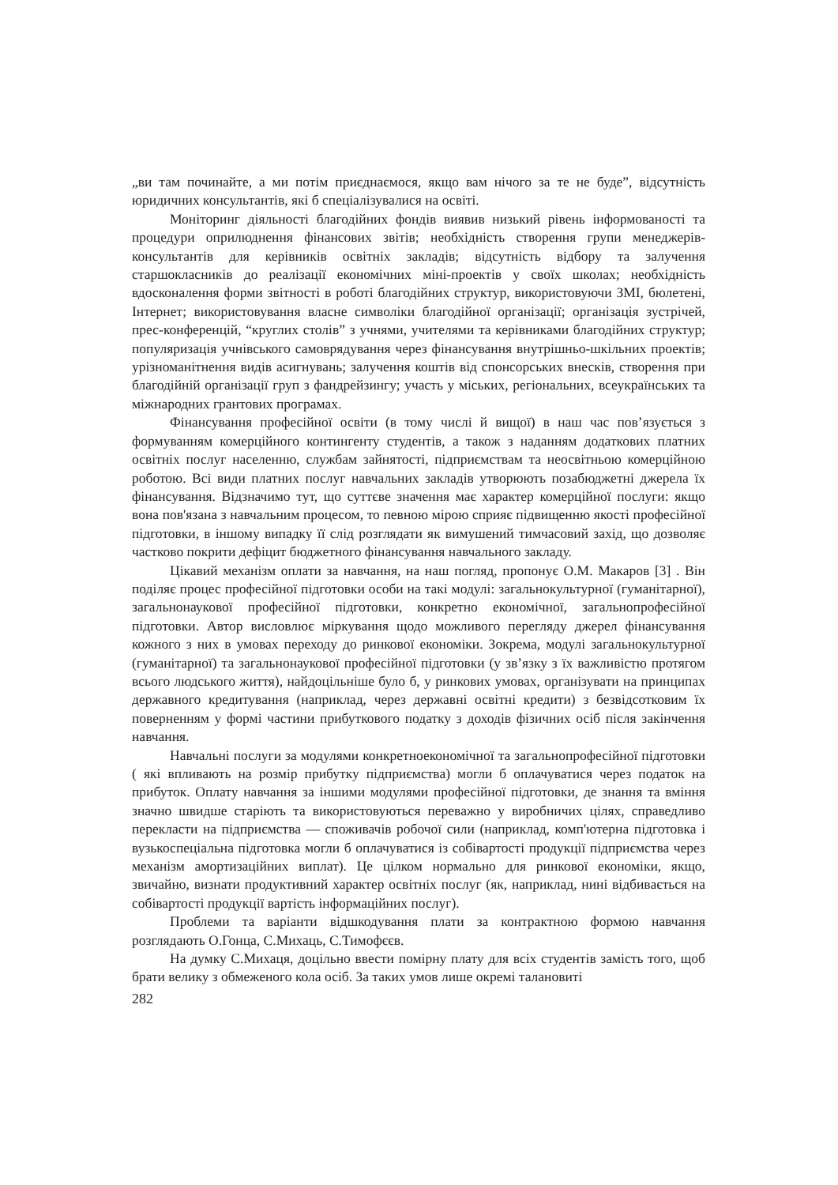„ви там починайте, а ми потім приєднаємося, якщо вам нічого за те не буде”, відсутність юридичних консультантів, які б спеціалізувалися на освіті.
Моніторинг діяльності благодійних фондів виявив низький рівень інформованості та процедури оприлюднення фінансових звітів; необхідність створення групи менеджерів-консультантів для керівників освітніх закладів; відсутність відбору та залучення старшокласників до реалізації економічних міні-проектів у своїх школах; необхідність вдосконалення форми звітності в роботі благодійних структур, використовуючи ЗМІ, бюлетені, Інтернет; використовування власне символіки благодійної організації; організація зустрічей, прес-конференцій, “круглих столів” з учнями, учителями та керівниками благодійних структур; популяризація учнівського самоврядування через фінансування внутрішньо-шкільних проектів; урізноманітнення видів асигнувань; залучення коштів від спонсорських внесків, створення при благодійній організації груп з фандрейзингу; участь у міських, регіональних, всеукраїнських та міжнародних грантових програмах.
Фінансування професійної освіти (в тому числі й вищої) в наш час пов’язується з формуванням комерційного контингенту студентів, а також з наданням додаткових платних освітніх послуг населенню, службам зайнятості, підприємствам та неосвітньою комерційною роботою. Всі види платних послуг навчальних закладів утворюють позабюджетні джерела їх фінансування. Відзначимо тут, що суттєве значення має характер комерційної послуги: якщо вона пов'язана з навчальним процесом, то певною мірою сприяє підвищенню якості професійної підготовки, в іншому випадку її слід розглядати як вимушений тимчасовий захід, що дозволяє частково покрити дефіцит бюджетного фінансування навчального закладу.
Цікавий механізм оплати за навчання, на наш погляд, пропонує О.М. Макаров [3] . Він поділяє процес професійної підготовки особи на такі модулі: загальнокультурної (гуманітарної), загальнонаукової професійної підготовки, конкретно економічної, загальнопрофесійної підготовки. Автор висловлює міркування щодо можливого перегляду джерел фінансування кожного з них в умовах переходу до ринкової економіки. Зокрема, модулі загальнокультурної (гуманітарної) та загальнонаукової професійної підготовки (у зв’язку з їх важливістю протягом всього людського життя), найдоцільніше було б, у ринкових умовах, організувати на принципах державного кредитування (наприклад, через державні освітні кредити) з безвідсотковим їх поверненням у формі частини прибуткового податку з доходів фізичних осіб після закінчення навчання.
Навчальні послуги за модулями конкретноекономічної та загальнопрофесійної підготовки ( які впливають на розмір прибутку підприємства) могли б оплачуватися через податок на прибуток. Оплату навчання за іншими модулями професійної підготовки, де знання та вміння значно швидше старіють та використовуються переважно у виробничих цілях, справедливо перекласти на підприємства — споживачів робочої сили (наприклад, комп'ютерна підготовка і вузькоспеціальна підготовка могли б оплачуватися із собівартості продукції підприємства через механізм амортизаційних виплат). Це цілком нормально для ринкової економіки, якщо, звичайно, визнати продуктивний характер освітніх послуг (як, наприклад, нині відбивається на собівартості продукції вартість інформаційних послуг).
Проблеми та варіанти відшкодування плати за контрактною формою навчання розглядають О.Гонца, С.Михаць, С.Тимофєєв.
На думку С.Михаця, доцільно ввести помірну плату для всіх студентів замість того, щоб брати велику з обмеженого кола осіб. За таких умов лише окремі талановиті
282